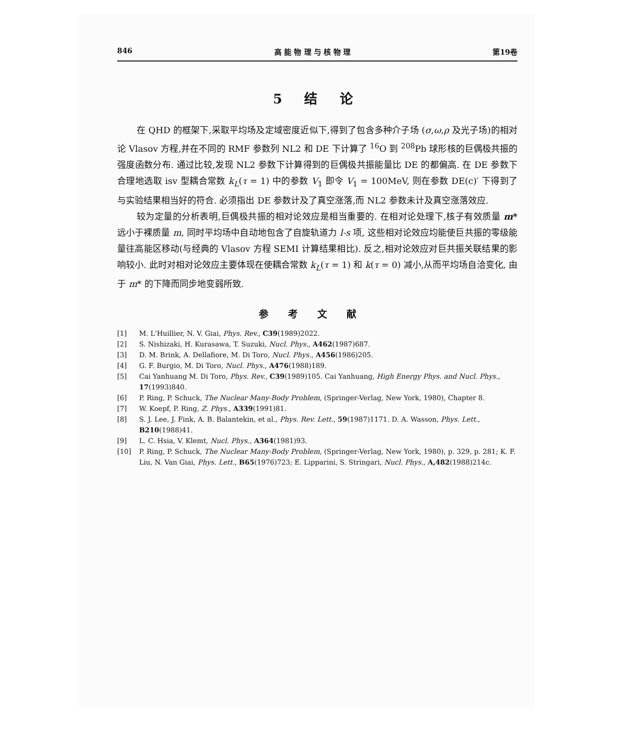846 高 能 物 理 与 核 物 理 第19卷
5 结 论
在 QHD 的框架下,采取平均场及定域密度近似下,得到了包含多种介子场 (σ,ω,ρ 及光子场)的相对论 Vlasov 方程,并在不同的 RMF 参数列 NL2 和 DE 下计算了 <sup>16</sup>O 到 <sup>208</sup>Pb 球形核的巨偶极共振的强度函数分布. 通过比较,发现 NL2 参数下计算得到的巨偶极共振能量比 DE 的都偏高. 在 DE 参数下合理地选取 isv 型耦合常数 k<sub>L</sub>(τ = 1) 中的参数 V<sub>1</sub> 即令 V<sub>1</sub> = 100MeV, 则在参数 DE(c)′ 下得到了与实验结果相当好的符合. 必须指出 DE 参数计及了真空涨落,而 NL2 参数未计及真空涨落效应.
较为定量的分析表明,巨偶极共振的相对论效应是相当重要的. 在相对论处理下,核子有效质量 m* 远小于裸质量 m, 同时平均场中自动地包含了自旋轨道力 l-s 项, 这些相对论效应均能使巨共振的零级能量往高能区移动(与经典的 Vlasov 方程 SEMI 计算结果相比). 反之,相对论效应对巨共振关联结果的影响较小. 此时对相对论效应主要体现在使耦合常数 k<sub>L</sub>(τ = 1) 和 k(τ = 0) 减小,从而平均场自洽变化, 由于 m* 的下降而同步地变弱所致.
参考文献
[1] M. L'Huillier, N. V. Giai, Phys. Rev., C39(1989)2022.
[2] S. Nishizaki, H. Kurasawa, T. Suzuki, Nucl. Phys., A462(1987)687.
[3] D. M. Brink, A. Dellafiore, M. Di Toro, Nucl. Phys., A456(1986)205.
[4] G. F. Burgio, M. Di Toro, Nucl. Phys., A476(1988)189.
[5] Cai Yanhuang M. Di Toro, Phys. Rev., C39(1989)105. Cai Yanhuang, High Energy Phys. and Nucl. Phys., 17(1993)840.
[6] P. Ring, P. Schuck, The Nuclear Many-Body Problem, (Springer-Verlag, New York, 1980), Chapter 8.
[7] W. Koepf, P. Ring, Z. Phys., A339(1991)81.
[8] S. J. Lee, J. Fink, A. B. Balantekin, et al., Phys. Rev. Lett., 59(1987)1171. D. A. Wasson, Phys. Lett., B210(1988)41.
[9] L. C. Hsia, V. Klemt, Nucl. Phys., A364(1981)93.
[10] P. Ring, P. Schuck, The Nuclear Many-Body Problem, (Springer-Verlag, New York, 1980), p. 329, p. 281; K. F. Liu, N. Van Giai, Phys. Lett., B65(1976)723; E. Lipparini, S. Stringari, Nucl. Phys., A,482(1988)214c.